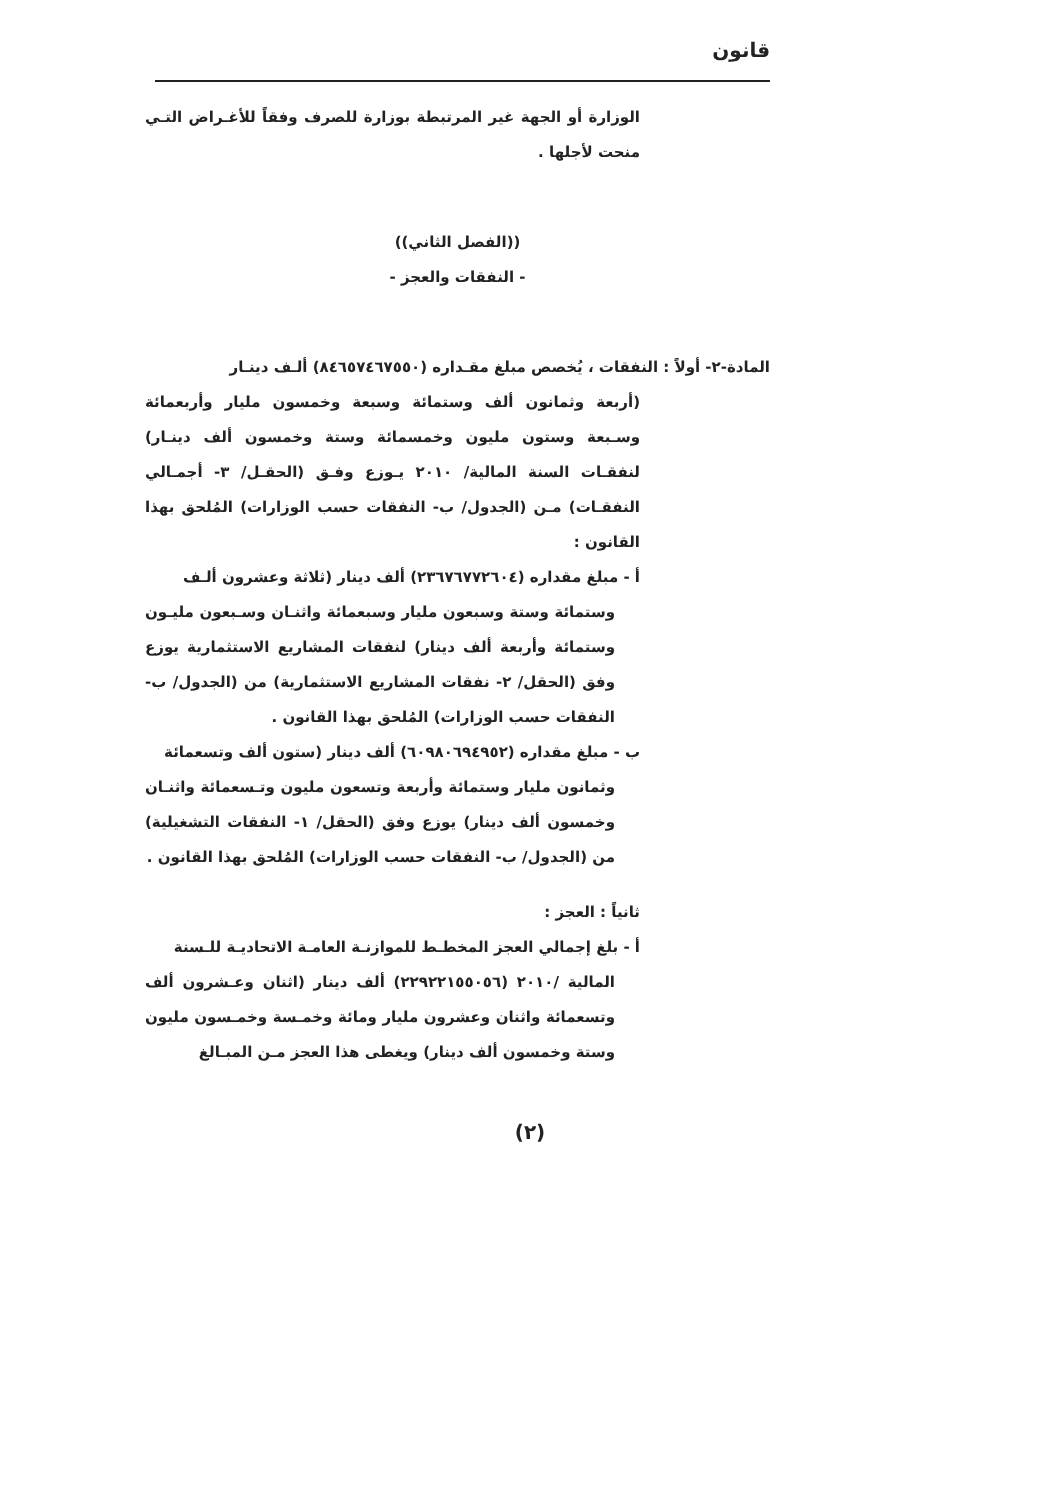قانون
الوزارة أو الجهة غير المرتبطة بوزارة للصرف وفقاً للأغـراض التـي منحت لأجلها .
((الفصل الثاني))
- النفقات والعجز -
المادة-٢- أولاً : النفقات ، يُخصص مبلغ مقـداره (٨٤٦٥٧٤٦٧٥٥٠) ألـف دينـار
(أربعة وثمانون ألف وستمائة وسبعة وخمسون مليار وأربعمائة وسـبعة وستون مليون وخمسمائة وستة وخمسون ألف دينـار) لنفقـات السنة المالية/ ٢٠١٠ يـوزع وفـق (الحقـل/ ٣- أجمـالي النفقـات) مـن (الجدول/ ب- النفقات حسب الوزارات) المُلحق بهذا القانون :
أ - مبلغ مقداره (٢٣٦٧٦٧٧٢٦٠٤) ألف دينار (ثلاثة وعشرون ألـف
وستمائة وستة وسبعون مليار وسبعمائة واثنـان وسـبعون مليـون وستمائة وأربعة ألف دينار) لنفقات المشاريع الاستثمارية يوزع وفق (الحقل/ ٢- نفقات المشاريع الاستثمارية) من (الجدول/ ب- النفقات حسب الوزارات) المُلحق بهذا القانون .
ب - مبلغ مقداره (٦٠٩٨٠٦٩٤٩٥٢) ألف دينار (ستون ألف وتسعمائة
وثمانون مليار وستمائة وأربعة وتسعون مليون وتـسعمائة واثنـان وخمسون ألف دينار) يوزع وفق (الحقل/ ١- النفقات التشغيلية) من (الجدول/ ب- النفقات حسب الوزارات) المُلحق بهذا القانون .
ثانياً : العجز :
أ - بلغ إجمالي العجز المخطـط للموازنـة العامـة الاتحاديـة للـسنة
المالية /٢٠١٠ (٢٢٩٢٢١٥٥٠٥٦) ألف دينار (اثنان وعـشرون ألف وتسعمائة واثنان وعشرون مليار ومائة وخمـسة وخمـسون مليون وستة وخمسون ألف دينار) ويغطى هذا العجز مـن المبـالغ
(٢)